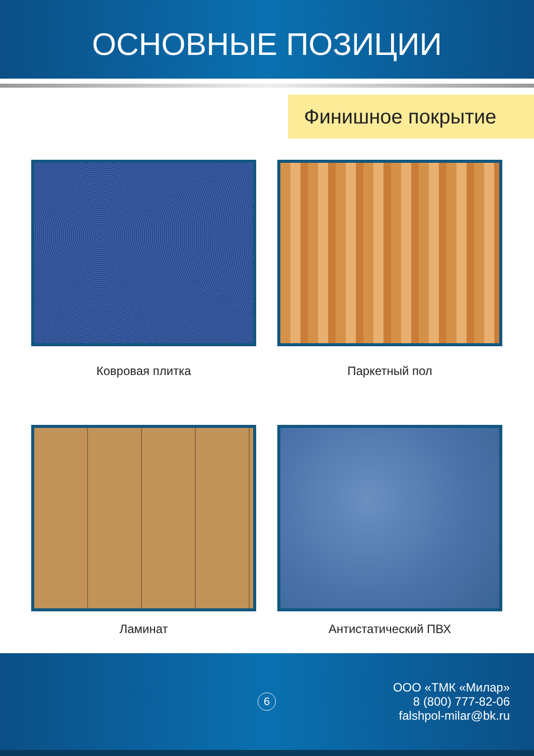ОСНОВНЫЕ ПОЗИЦИИ
Финишное покрытие
Ковровая плитка
Паркетный пол
Ламинат
Антистатический ПВХ
6
ООО «ТМК «Милар»
8 (800) 777-82-06
falshpol-milar@bk.ru